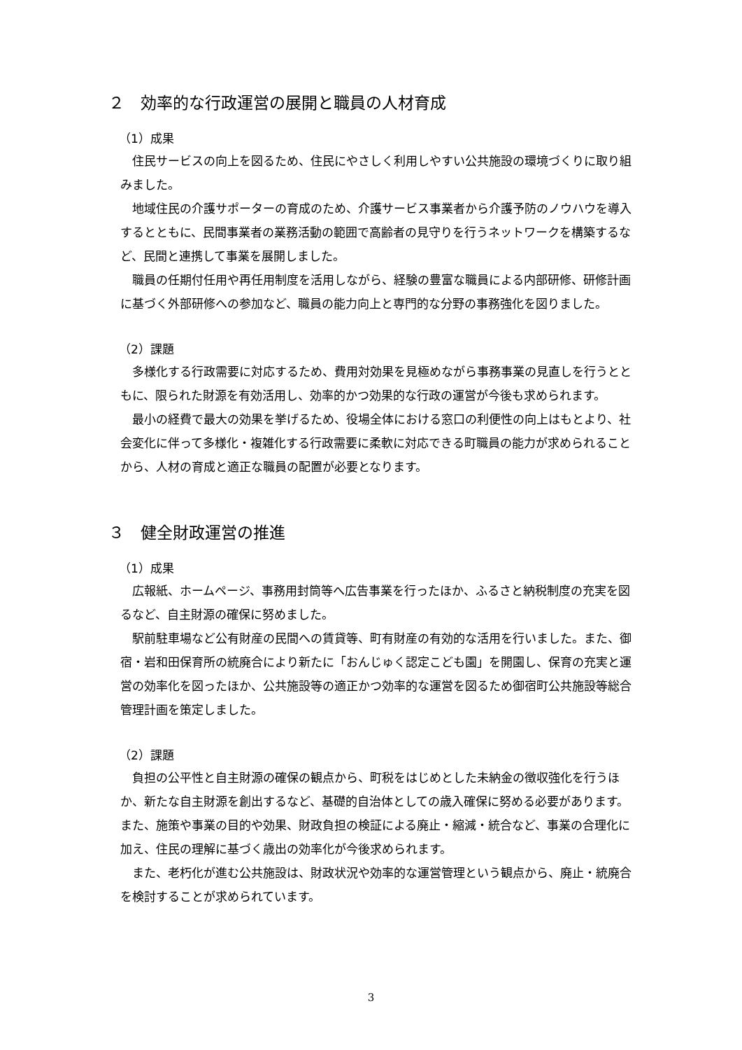２　効率的な行政運営の展開と職員の人材育成
（1）成果
住民サービスの向上を図るため、住民にやさしく利用しやすい公共施設の環境づくりに取り組みました。
地域住民の介護サポーターの育成のため、介護サービス事業者から介護予防のノウハウを導入するとともに、民間事業者の業務活動の範囲で高齢者の見守りを行うネットワークを構築するなど、民間と連携して事業を展開しました。
職員の任期付任用や再任用制度を活用しながら、経験の豊富な職員による内部研修、研修計画に基づく外部研修への参加など、職員の能力向上と専門的な分野の事務強化を図りました。
（2）課題
多様化する行政需要に対応するため、費用対効果を見極めながら事務事業の見直しを行うとともに、限られた財源を有効活用し、効率的かつ効果的な行政の運営が今後も求められます。
最小の経費で最大の効果を挙げるため、役場全体における窓口の利便性の向上はもとより、社会変化に伴って多様化・複雑化する行政需要に柔軟に対応できる町職員の能力が求められることから、人材の育成と適正な職員の配置が必要となります。
３　健全財政運営の推進
（1）成果
広報紙、ホームページ、事務用封筒等へ広告事業を行ったほか、ふるさと納税制度の充実を図るなど、自主財源の確保に努めました。
駅前駐車場など公有財産の民間への賃貸等、町有財産の有効的な活用を行いました。また、御宿・岩和田保育所の統廃合により新たに「おんじゅく認定こども園」を開園し、保育の充実と運営の効率化を図ったほか、公共施設等の適正かつ効率的な運営を図るため御宿町公共施設等総合管理計画を策定しました。
（2）課題
負担の公平性と自主財源の確保の観点から、町税をはじめとした未納金の徴収強化を行うほか、新たな自主財源を創出するなど、基礎的自治体としての歳入確保に努める必要があります。また、施策や事業の目的や効果、財政負担の検証による廃止・縮減・統合など、事業の合理化に加え、住民の理解に基づく歳出の効率化が今後求められます。
また、老朽化が進む公共施設は、財政状況や効率的な運営管理という観点から、廃止・統廃合を検討することが求められています。
3